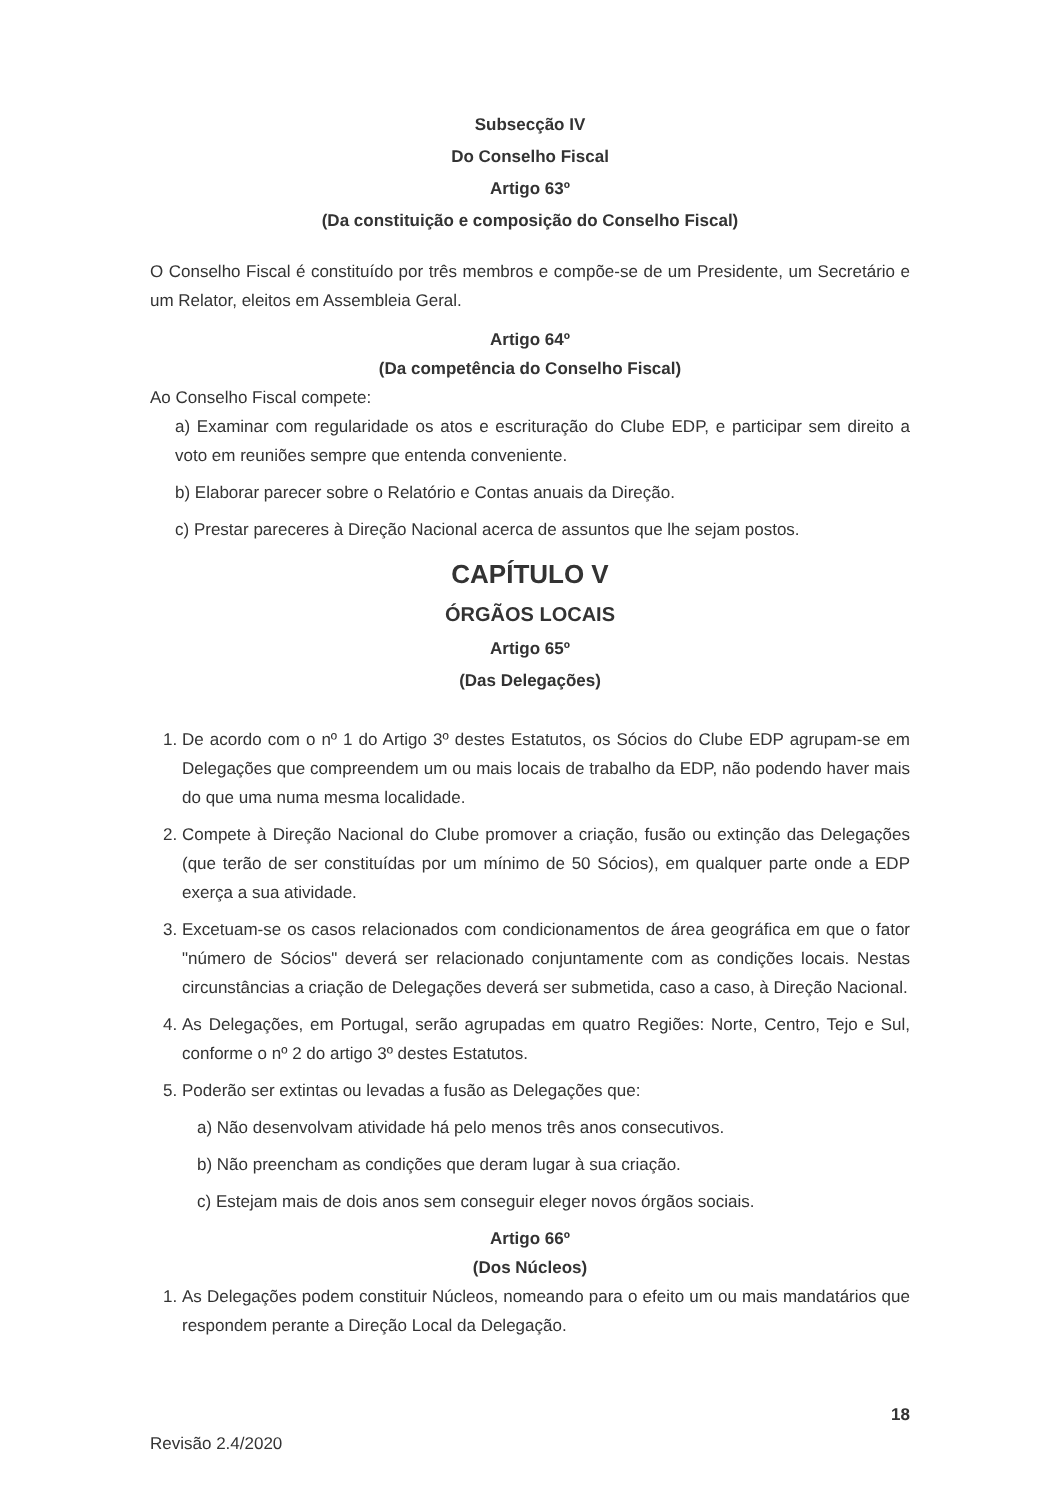Subsecção IV
Do Conselho Fiscal
Artigo 63º
(Da constituição e composição do Conselho Fiscal)
O Conselho Fiscal é constituído por três membros e compõe-se de um Presidente, um Secretário e um Relator, eleitos em Assembleia Geral.
Artigo 64º
(Da competência do Conselho Fiscal)
Ao Conselho Fiscal compete:
a) Examinar com regularidade os atos e escrituração do Clube EDP, e participar sem direito a voto em reuniões sempre que entenda conveniente.
b) Elaborar parecer sobre o Relatório e Contas anuais da Direção.
c) Prestar pareceres à Direção Nacional acerca de assuntos que lhe sejam postos.
CAPÍTULO V
ÓRGÃOS LOCAIS
Artigo 65º
(Das Delegações)
1. De acordo com o nº 1 do Artigo 3º destes Estatutos, os Sócios do Clube EDP agrupam-se em Delegações que compreendem um ou mais locais de trabalho da EDP, não podendo haver mais do que uma numa mesma localidade.
2. Compete à Direção Nacional do Clube promover a criação, fusão ou extinção das Delegações (que terão de ser constituídas por um mínimo de 50 Sócios), em qualquer parte onde a EDP exerça a sua atividade.
3. Excetuam-se os casos relacionados com condicionamentos de área geográfica em que o fator "número de Sócios" deverá ser relacionado conjuntamente com as condições locais. Nestas circunstâncias a criação de Delegações deverá ser submetida, caso a caso, à Direção Nacional.
4. As Delegações, em Portugal, serão agrupadas em quatro Regiões: Norte, Centro, Tejo e Sul, conforme o nº 2 do artigo 3º destes Estatutos.
5. Poderão ser extintas ou levadas a fusão as Delegações que:
a) Não desenvolvam atividade há pelo menos três anos consecutivos.
b) Não preencham as condições que deram lugar à sua criação.
c) Estejam mais de dois anos sem conseguir eleger novos órgãos sociais.
Artigo 66º
(Dos Núcleos)
1. As Delegações podem constituir Núcleos, nomeando para o efeito um ou mais mandatários que respondem perante a Direção Local da Delegação.
18
Revisão 2.4/2020